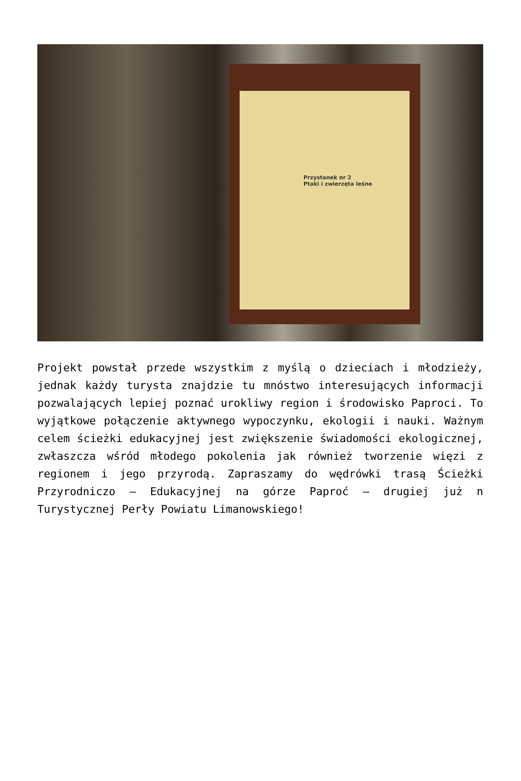Przystanek nr 2
Ptaki i zwierzęta leśne
Projekt powstał przede wszystkim z myślą o dzieciach i młodzieży, jednak każdy turysta znajdzie tu mnóstwo interesujących informacji pozwalających lepiej poznać urokliwy region i środowisko Paproci. To wyjątkowe połączenie aktywnego wypoczynku, ekologii i nauki. Ważnym celem ścieżki edukacyjnej jest zwiększenie świadomości ekologicznej, zwłaszcza wśród młodego pokolenia jak również tworzenie więzi z regionem i jego przyrodą. Zapraszamy do wędrówki trasą Ścieżki Przyrodniczo – Edukacyjnej na górze Paproć – drugiej już n Turystycznej Perły Powiatu Limanowskiego!